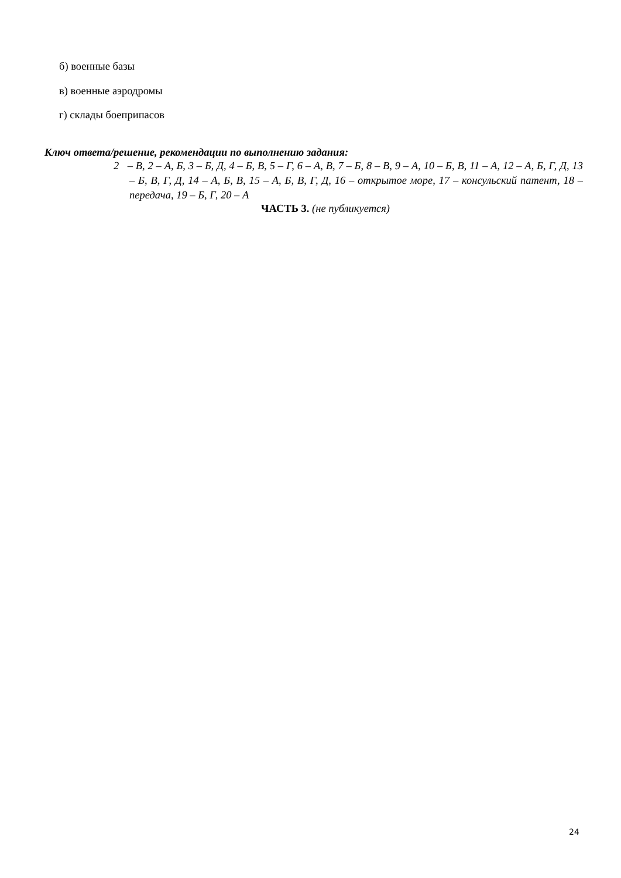б) военные базы
в) военные аэродромы
г) склады боеприпасов
Ключ ответа/решение, рекомендации по выполнению задания:
2 – В, 2 – А, Б, 3 – Б, Д, 4 – Б, В, 5 – Г, 6 – А, В, 7 – Б, 8 – В, 9 – А, 10 – Б, В, 11 – А, 12 – А, Б, Г, Д, 13 – Б, В, Г, Д, 14 – А, Б, В, 15 – А, Б, В, Г, Д, 16 – открытое море, 17 – консульский патент, 18 – передача, 19 – Б, Г, 20 – А
ЧАСТЬ 3. (не публикуется)
24